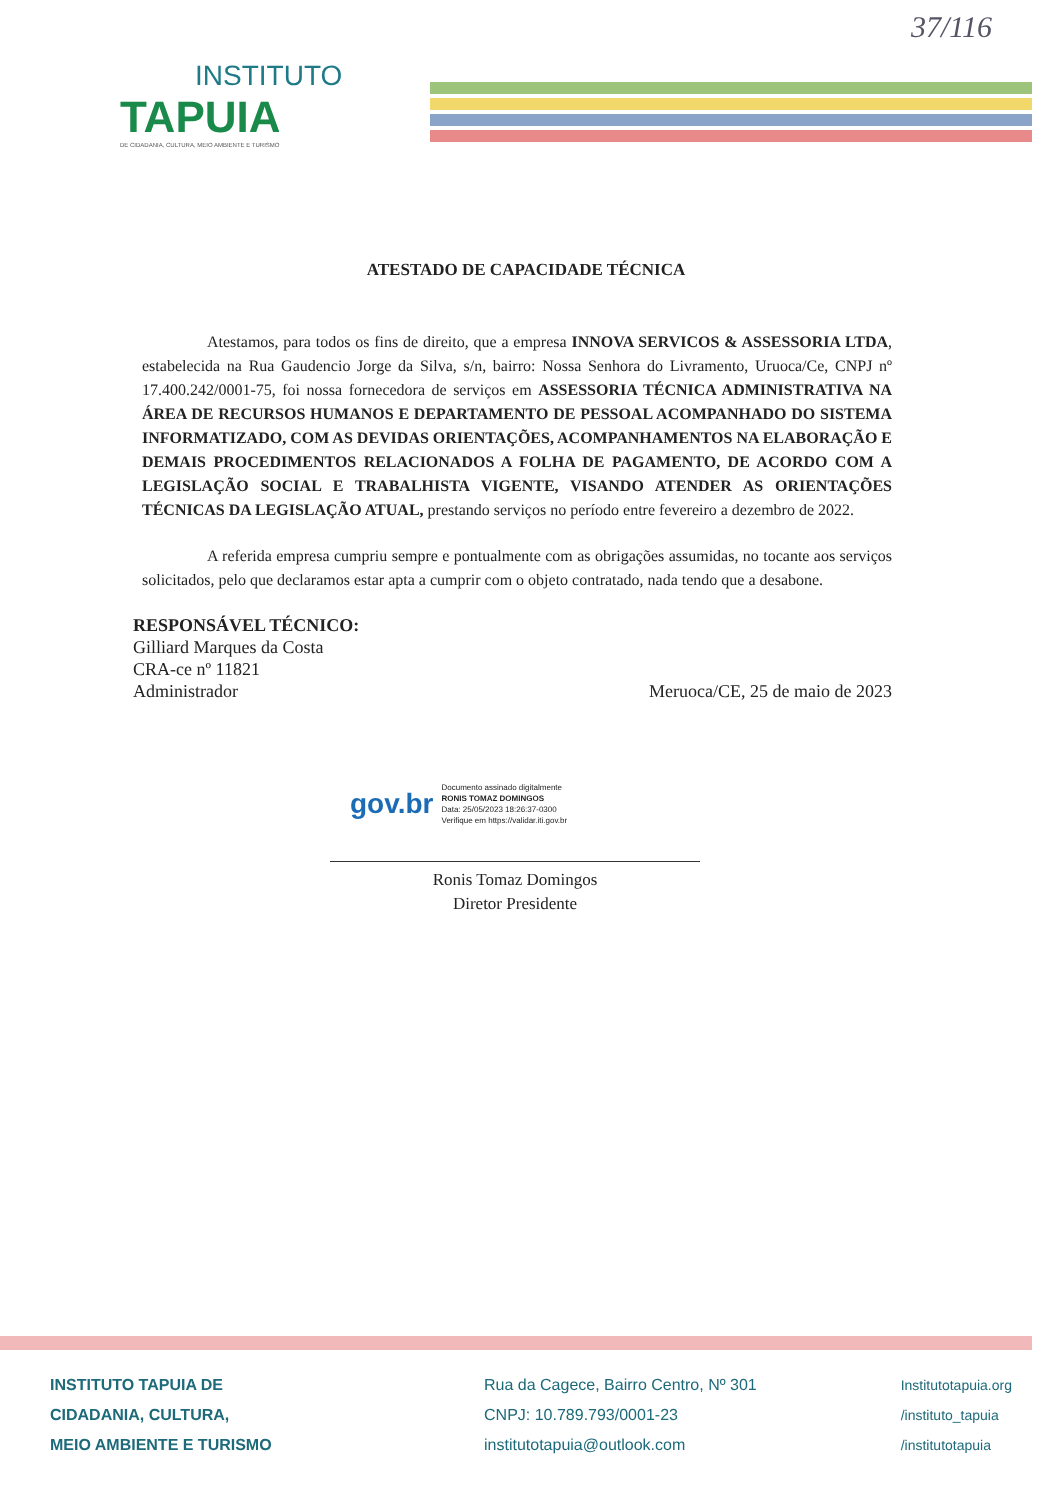37/116
INSTITUTO
TAPUIA
DE CIDADANIA, CULTURA, MEIO AMBIENTE E TURISMO
ATESTADO DE CAPACIDADE TÉCNICA
Atestamos, para todos os fins de direito, que a empresa INNOVA SERVICOS & ASSESSORIA LTDA, estabelecida na Rua Gaudencio Jorge da Silva, s/n, bairro: Nossa Senhora do Livramento, Uruoca/Ce, CNPJ nº 17.400.242/0001-75, foi nossa fornecedora de serviços em ASSESSORIA TÉCNICA ADMINISTRATIVA NA ÁREA DE RECURSOS HUMANOS E DEPARTAMENTO DE PESSOAL ACOMPANHADO DO SISTEMA INFORMATIZADO, COM AS DEVIDAS ORIENTAÇÕES, ACOMPANHAMENTOS NA ELABORAÇÃO E DEMAIS PROCEDIMENTOS RELACIONADOS A FOLHA DE PAGAMENTO, DE ACORDO COM A LEGISLAÇÃO SOCIAL E TRABALHISTA VIGENTE, VISANDO ATENDER AS ORIENTAÇÕES TÉCNICAS DA LEGISLAÇÃO ATUAL, prestando serviços no período entre fevereiro a dezembro de 2022.
A referida empresa cumpriu sempre e pontualmente com as obrigações assumidas, no tocante aos serviços solicitados, pelo que declaramos estar apta a cumprir com o objeto contratado, nada tendo que a desabone.
RESPONSÁVEL TÉCNICO:
Gilliard Marques da Costa
CRA-ce nº 11821
Administrador
Meruoca/CE, 25 de maio de 2023
gov.br
Documento assinado digitalmente
RONIS TOMAZ DOMINGOS
Data: 25/05/2023 18:26:37-0300
Verifique em https://validar.iti.gov.br
Ronis Tomaz Domingos
Diretor Presidente
INSTITUTO TAPUIA DE
CIDADANIA, CULTURA,
MEIO AMBIENTE E TURISMO
Rua da Cagece, Bairro Centro, Nº 301
CNPJ: 10.789.793/0001-23
institutotapuia@outlook.com
Institutotapuia.org
/instituto_tapuia
/institutotapuia